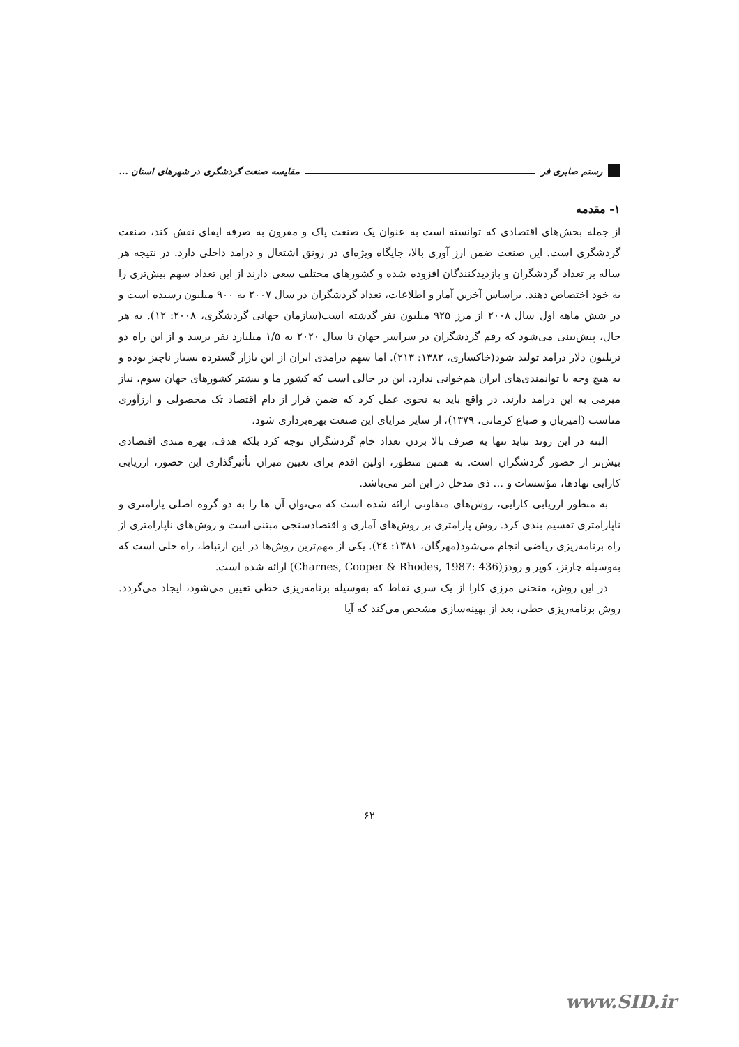رستم صابری فر مقایسه صنعت گردشگری در شهرهای استان ...
۱- مقدمه
از جمله بخش‌های اقتصادی که توانسته است به عنوان یک صنعت پاک و مقرون به صرفه ایفای نقش کند، صنعت گردشگری است. این صنعت ضمن ارز آوری بالا، جایگاه ویژه‌ای در رونق اشتغال و درامد داخلی دارد. در نتیجه هر ساله بر تعداد گردشگران و بازدیدکنندگان افزوده شده و کشورهای مختلف سعی دارند از این تعداد سهم بیش‌تری را به خود اختصاص دهند. براساس آخرین آمار و اطلاعات، تعداد گردشگران در سال ۲۰۰۷ به ۹۰۰ میلیون رسیده است و در شش ماهه اول سال ۲۰۰۸ از مرز ۹۲۵ میلیون نفر گذشته است(سازمان جهانی گردشگری، ۲۰۰۸: ۱۲). به هر حال، پیش‌بینی می‌شود که رقم گردشگران در سراسر جهان تا سال ۲۰۲۰ به ۱/۵ میلیارد نفر برسد و از این راه دو تریلیون دلار درامد تولید شود(خاکساری، ۱۳۸۲: ۲۱۳). اما سهم درامدی ایران از این بازار گسترده بسیار ناچیز بوده و به هیچ وجه با توانمندی‌های ایران هم‌خوانی ندارد. این در حالی است که کشور ما و بیشتر کشورهای جهان سوم، نیاز مبرمی به این درامد دارند. در واقع باید به نحوی عمل کرد که ضمن فرار از دام اقتصاد تک محصولی و ارزآوری مناسب (امیریان و صباغ کرمانی، ۱۳۷۹)، از سایر مزایای این صنعت بهره‌برداری شود.
البته در این روند نباید تنها به صرف بالا بردن تعداد خام گردشگران توجه کرد بلکه هدف، بهره مندی اقتصادی بیش‌تر از حضور گردشگران است. به همین منظور، اولین اقدم برای تعیین میزان تأثیرگذاری این حضور، ارزیابی کارایی نهادها، مؤسسات و ... ذی مدخل در این امر می‌باشد.
به منظور ارزیابی کارایی، روش‌های متفاوتی ارائه شده است که می‌توان آن ها را به دو گروه اصلی پارامتری و ناپارامتری تقسیم بندی کرد. روش پارامتری بر روش‌های آماری و اقتصادسنجی مبتنی است و روش‌های ناپارامتری از راه برنامه‌ریزی ریاضی انجام می‌شود(مهرگان، ۱۳۸۱: ۲٤). یکی از مهم‌ترین روش‌ها در این ارتباط، راه حلی است که به‌وسیله چارنز، کوپر و رودز(Charnes, Cooper & Rhodes, 1987: 436) ارائه شده است.
در این روش، منحنی مرزی کارا از یک سری نقاط که به‌وسیله برنامه‌ریزی خطی تعیین می‌شود، ایجاد می‌گردد. روش برنامه‌ریزی خطی، بعد از بهینه‌سازی مشخص می‌کند که آیا
۶۲
www.SID.ir